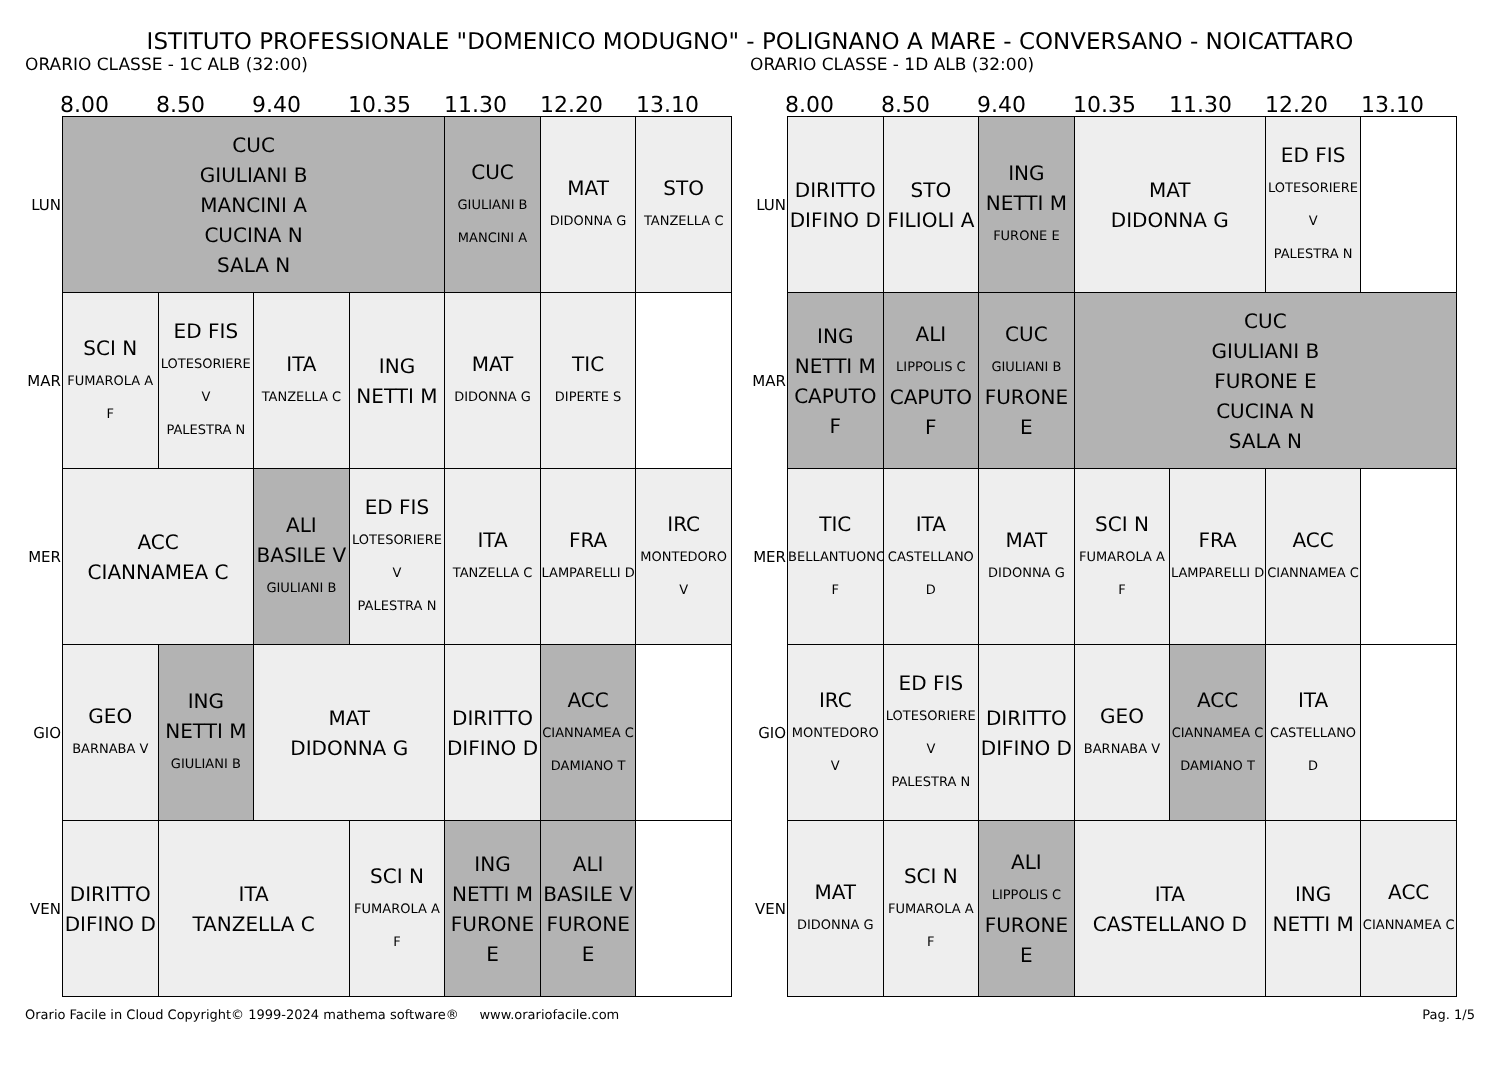ISTITUTO PROFESSIONALE "DOMENICO MODUGNO" - POLIGNANO A MARE - CONVERSANO - NOICATTARO
ORARIO CLASSE - 1C ALB (32:00)
8.00 8.50 9.40 10.35 11.30 12.20 13.10
| LUN | CUC GIULIANI B MANCINI A CUCINA N SALA N | | | | CUC GIULIANI B MANCINI A | MAT DIDONNA G | STO TANZELLA C |
| MAR | SCI N FUMAROLA A F | ED FIS LOTESORIERE V PALESTRA N | ITA TANZELLA C | ING NETTI M | MAT DIDONNA G | TIC DIPERTE S | |
| MER | ACC CIANNAMEA C | | ALI BASILE V GIULIANI B | ED FIS LOTESORIERE V PALESTRA N | ITA TANZELLA C | FRA LAMPARELLI D | IRC MONTEDORO V |
| GIO | GEO BARNABA V | ING NETTI M GIULIANI B | MAT DIDONNA G | | DIRITTO DIFINO D | ACC CIANNAMEA C DAMIANO T | |
| VEN | DIRITTO DIFINO D | ITA TANZELLA C | | SCI N FUMAROLA A F | ING NETTI M FURONE E | ALI BASILE V FURONE E | |
ORARIO CLASSE - 1D ALB (32:00)
8.00 8.50 9.40 10.35 11.30 12.20 13.10
| LUN | DIRITTO DIFINO D | STO FILIOLI A | ING NETTI M FURONE E | MAT DIDONNA G | | ED FIS LOTESORIERE V PALESTRA N | |
| MAR | ING NETTI M CAPUTO F | ALI LIPPOLIS C CAPUTO F | CUC GIULIANI B FURONE E | CUC GIULIANI B FURONE E CUCINA N SALA N | | | |
| MER | TIC BELLANTUONO F | ITA CASTELLANO D | MAT DIDONNA G | SCI N FUMAROLA A F | FRA LAMPARELLI D | ACC CIANNAMEA C | |
| GIO | IRC MONTEDORO V | ED FIS LOTESORIERE V PALESTRA N | DIRITTO DIFINO D | GEO BARNABA V | ACC CIANNAMEA C DAMIANO T | ITA CASTELLANO D | |
| VEN | MAT DIDONNA G | SCI N FUMAROLA A F | ALI LIPPOLIS C FURONE E | ITA CASTELLANO D | | ING NETTI M | ACC CIANNAMEA C |
Orario Facile in Cloud Copyright© 1999-2024 mathema software® www.orariofacile.com Pag. 1/5